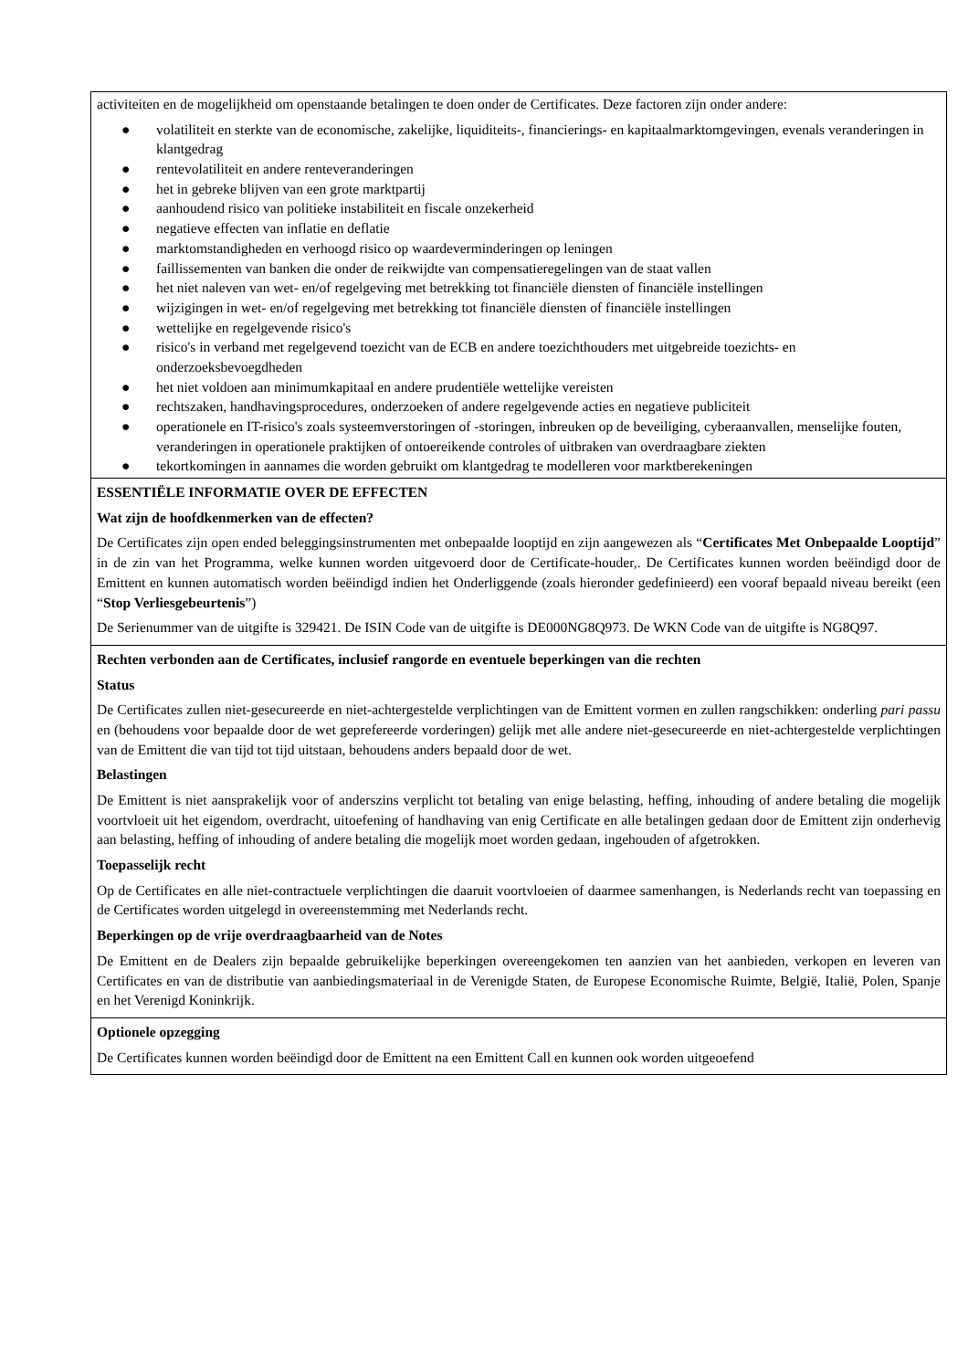| activiteiten en de mogelijkheid om openstaande betalingen te doen onder de Certificates. Deze factoren zijn onder andere: ● volatiliteit en sterkte van de economische, zakelijke, liquiditeits-, financierings- en kapitaalmarktomgevingen, evenals veranderingen in klantgedrag ● rentevolatiliteit en andere renteveranderingen ● het in gebreke blijven van een grote marktpartij ● aanhoudend risico van politieke instabiliteit en fiscale onzekerheid ● negatieve effecten van inflatie en deflatie ● marktomstandigheden en verhoogd risico op waardeverminderingen op leningen ● faillissementen van banken die onder de reikwijdte van compensatieregelingen van de staat vallen ● het niet naleven van wet- en/of regelgeving met betrekking tot financiële diensten of financiële instellingen ● wijzigingen in wet- en/of regelgeving met betrekking tot financiële diensten of financiële instellingen ● wettelijke en regelgevende risico's ● risico's in verband met regelgevend toezicht van de ECB en andere toezichthouders met uitgebreide toezichts- en onderzoeksbevoegdheden ● het niet voldoen aan minimumkapitaal en andere prudentiële wettelijke vereisten ● rechtszaken, handhavingsprocedures, onderzoeken of andere regelgevende acties en negatieve publiciteit ● operationele en IT-risico's zoals systeemverstoringen of -storingen, inbreuken op de beveiliging, cyberaanvallen, menselijke fouten, veranderingen in operationele praktijken of ontoereikende controles of uitbraken van overdraagbare ziekten ● tekortkomingen in aannames die worden gebruikt om klantgedrag te modelleren voor marktberekeningen |
| ESSENTIËLE INFORMATIE OVER DE EFFECTEN Wat zijn de hoofdkenmerken van de effecten? De Certificates zijn open ended beleggingsinstrumenten met onbepaalde looptijd en zijn aangewezen als “ Certificates Met Onbepaalde Looptijd ” in de zin van het Programma, welke kunnen worden uitgevoerd door de Certificate-houder,. De Certificates kunnen worden beëindigd door de Emittent en kunnen automatisch worden beëindigd indien het Onderliggende (zoals hieronder gedefinieerd) een vooraf bepaald niveau bereikt (een “ Stop Verliesgebeurtenis ”) De Serienummer van de uitgifte is 329421. De ISIN Code van de uitgifte is DE000NG8Q973. De WKN Code van de uitgifte is NG8Q97. |
| Rechten verbonden aan de Certificates, inclusief rangorde en eventuele beperkingen van die rechten Status De Certificates zullen niet-gesecureerde en niet-achtergestelde verplichtingen van de Emittent vormen en zullen rangschikken: onderling pari passu en (behoudens voor bepaalde door de wet geprefereerde vorderingen) gelijk met alle andere niet-gesecureerde en niet-achtergestelde verplichtingen van de Emittent die van tijd tot tijd uitstaan, behoudens anders bepaald door de wet. Belastingen De Emittent is niet aansprakelijk voor of anderszins verplicht tot betaling van enige belasting, heffing, inhouding of andere betaling die mogelijk voortvloeit uit het eigendom, overdracht, uitoefening of handhaving van enig Certificate en alle betalingen gedaan door de Emittent zijn onderhevig aan belasting, heffing of inhouding of andere betaling die mogelijk moet worden gedaan, ingehouden of afgetrokken. Toepasselijk recht Op de Certificates en alle niet-contractuele verplichtingen die daaruit voortvloeien of daarmee samenhangen, is Nederlands recht van toepassing en de Certificates worden uitgelegd in overeenstemming met Nederlands recht. Beperkingen op de vrije overdraagbaarheid van de Notes De Emittent en de Dealers zijn bepaalde gebruikelijke beperkingen overeengekomen ten aanzien van het aanbieden, verkopen en leveren van Certificates en van de distributie van aanbiedingsmateriaal in de Verenigde Staten, de Europese Economische Ruimte, België, Italië, Polen, Spanje en het Verenigd Koninkrijk. |
| Optionele opzegging De Certificates kunnen worden beëindigd door de Emittent na een Emittent Call en kunnen ook worden uitgeoefend |